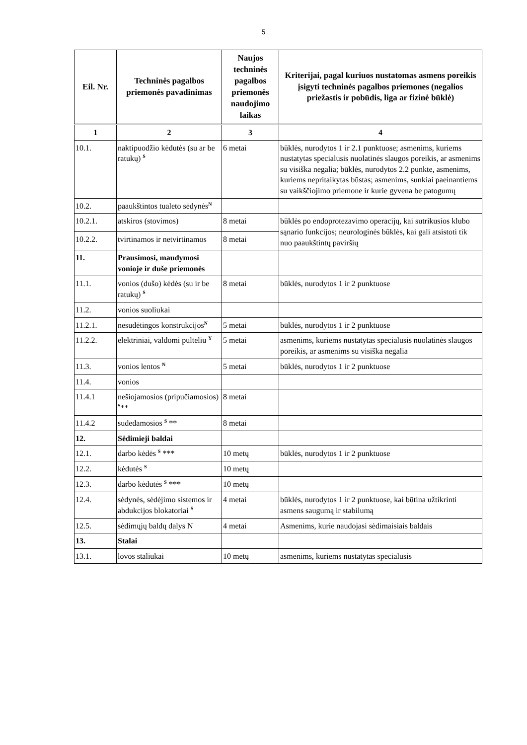5
| Eil. Nr. | Techninės pagalbos priemonės pavadinimas | Naujos techninės pagalbos priemonės naudojimo laikas | Kriterijai, pagal kuriuos nustatomas asmens poreikis įsigyti techninės pagalbos priemones (negalios priežastis ir pobūdis, liga ar fizinė būklė) |
| --- | --- | --- | --- |
| 1 | 2 | 3 | 4 |
| 10.1. | naktipuodžio kėdutės (su ar be ratukų) <sup>S</sup> | 6 metai | būklės, nurodytos 1 ir 2.1 punktuose; asmenims, kuriems nustatytas specialusis nuolatinės slaugos poreikis, ar asmenims su visiška negalia; būklės, nurodytos 2.2 punkte, asmenims, kuriems nepritaikytas būstas; asmenims, sunkiai paeinantiems su vaikščiojimo priemone ir kurie gyvena be patogumų |
| 10.2. | paaukštintos tualeto sėdynės<sup>N</sup> | | |
| 10.2.1. | atskiros (stovimos) | 8 metai | būklės po endoprotezavimo operacijų, kai sutrikusios klubo sąnario funkcijos; neurologinės būklės, kai gali atsistoti tik nuo paaukštintų paviršių |
| 10.2.2. | tvirtinamos ir netvirtinamos | 8 metai | |
| 11. | Prausimosi, maudymosi vonioje ir duše priemonės | | |
| 11.1. | vonios (dušo) kėdės (su ir be ratukų) <sup>S</sup> | 8 metai | būklės, nurodytos 1 ir 2 punktuose |
| 11.2. | vonios suoliukai | | |
| 11.2.1. | nesudėtingos konstrukcijos<sup>N</sup> | 5 metai | būklės, nurodytos 1 ir 2 punktuose |
| 11.2.2. | elektriniai, valdomi pulteliu <sup>Y</sup> | 5 metai | asmenims, kuriems nustatytas specialusis nuolatinės slaugos poreikis, ar asmenims su visiška negalia |
| 11.3. | vonios lentos <sup>N</sup> | 5 metai | būklės, nurodytos 1 ir 2 punktuose |
| 11.4. | vonios | | |
| 11.4.1 | nešiojamosios (pripučiamosios) <sup>S</sup>** | 8 metai | |
| 11.4.2 | sudedamosios <sup>S</sup> ** | 8 metai | |
| 12. | Sėdimieji baldai | | |
| 12.1. | darbo kėdės <sup>S</sup> *** | 10 metų | būklės, nurodytos 1 ir 2 punktuose |
| 12.2. | kėdutės <sup>S</sup> | 10 metų | |
| 12.3. | darbo kėdutės <sup>S</sup> *** | 10 metų | |
| 12.4. | sėdynės, sėdėjimo sistemos ir abdukcijos blokatoriai <sup>S</sup> | 4 metai | būklės, nurodytos 1 ir 2 punktuose, kai būtina užtikrinti asmens saugumą ir stabilumą |
| 12.5. | sėdimųjų baldų dalys N | 4 metai | Asmenims, kurie naudojasi sėdimaisiais baldais |
| 13. | Stalai | | |
| 13.1. | lovos staliukai | 10 metų | asmenims, kuriems nustatytas specialusis |